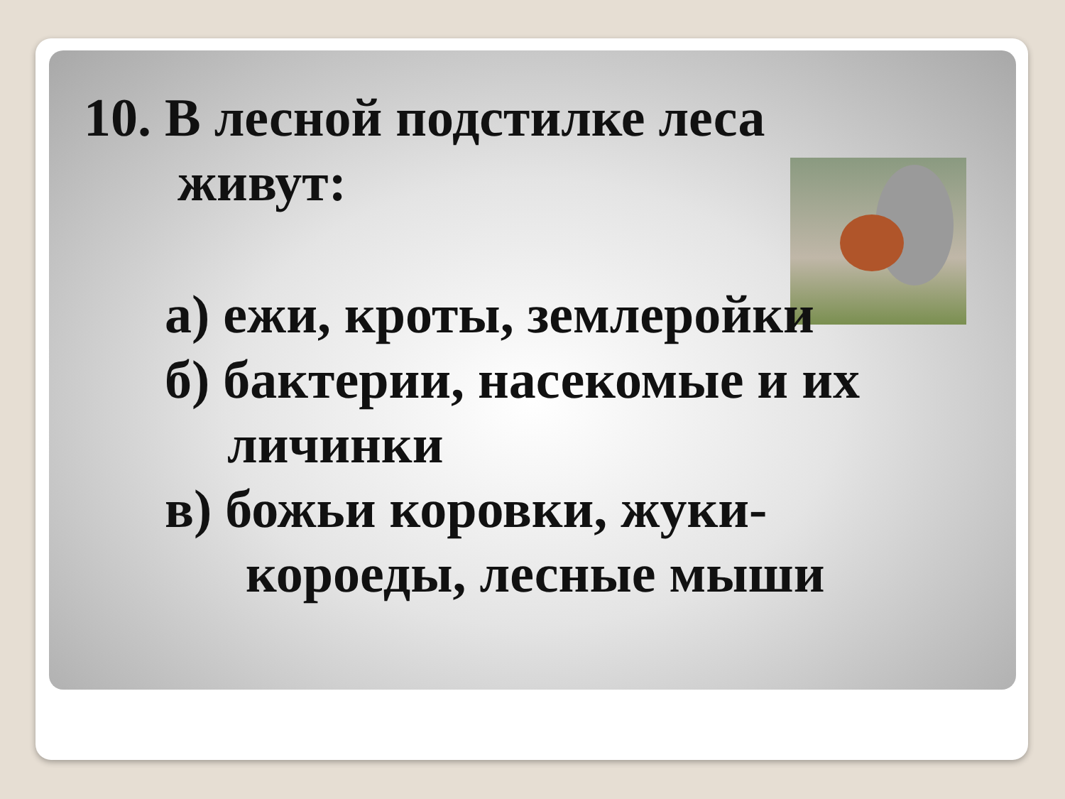10. В лесной подстилке леса
живут:
а) ежи, кроты, землеройки
б) бактерии, насекомые и их
личинки
в) божьи коровки, жуки-
короеды, лесные мыши